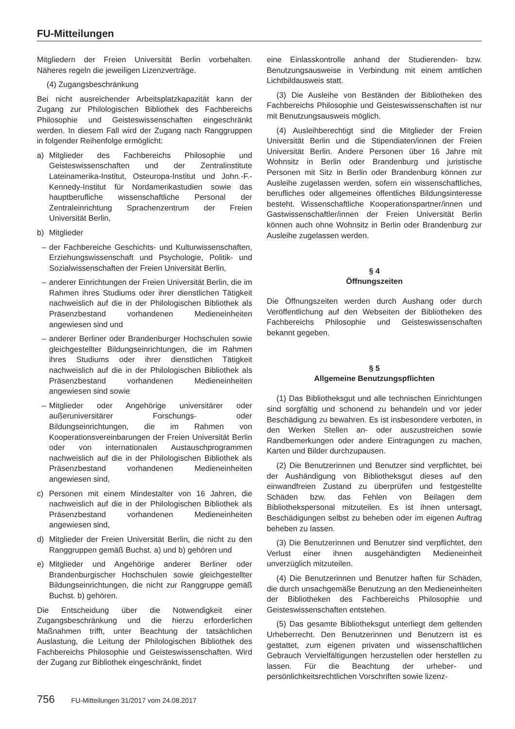FU-Mitteilungen
Mitgliedern der Freien Universität Berlin vorbehalten. Näheres regeln die jeweiligen Lizenzverträge.
(4) Zugangsbeschränkung
Bei nicht ausreichender Arbeitsplatzkapazität kann der Zugang zur Philologischen Bibliothek des Fachbereichs Philosophie und Geisteswissenschaften eingeschränkt werden. In diesem Fall wird der Zugang nach Ranggruppen in folgender Reihenfolge ermöglicht:
a) Mitglieder des Fachbereichs Philosophie und Geisteswissenschaften und der Zentralinstitute Lateinamerika-Institut, Osteuropa-Institut und John.-F.-Kennedy-Institut für Nordamerikastudien sowie das hauptberufliche wissenschaftliche Personal der Zentraleinrichtung Sprachenzentrum der Freien Universität Berlin,
b) Mitglieder
– der Fachbereiche Geschichts- und Kulturwissenschaften, Erziehungswissenschaft und Psychologie, Politik- und Sozialwissenschaften der Freien Universität Berlin,
– anderer Einrichtungen der Freien Universität Berlin, die im Rahmen ihres Studiums oder ihrer dienstlichen Tätigkeit nachweislich auf die in der Philologischen Bibliothek als Präsenzbestand vorhandenen Medieneinheiten angewiesen sind und
– anderer Berliner oder Brandenburger Hochschulen sowie gleichgestellter Bildungseinrichtungen, die im Rahmen ihres Studiums oder ihrer dienstlichen Tätigkeit nachweislich auf die in der Philologischen Bibliothek als Präsenzbestand vorhandenen Medieneinheiten angewiesen sind sowie
– Mitglieder oder Angehörige universitärer oder außeruniversitärer Forschungs- oder Bildungseinrichtungen, die im Rahmen von Kooperationsvereinbarungen der Freien Universität Berlin oder von internationalen Austauschprogrammen nachweislich auf die in der Philologischen Bibliothek als Präsenzbestand vorhandenen Medieneinheiten angewiesen sind,
c) Personen mit einem Mindestalter von 16 Jahren, die nachweislich auf die in der Philologischen Bibliothek als Präsenzbestand vorhandenen Medieneinheiten angewiesen sind,
d) Mitglieder der Freien Universität Berlin, die nicht zu den Ranggruppen gemäß Buchst. a) und b) gehören und
e) Mitglieder und Angehörige anderer Berliner oder Brandenburgischer Hochschulen sowie gleichgestellter Bildungseinrichtungen, die nicht zur Ranggruppe gemäß Buchst. b) gehören.
Die Entscheidung über die Notwendigkeit einer Zugangsbeschränkung und die hierzu erforderlichen Maßnahmen trifft, unter Beachtung der tatsächlichen Auslastung, die Leitung der Philologischen Bibliothek des Fachbereichs Philosophie und Geisteswissenschaften. Wird der Zugang zur Bibliothek eingeschränkt, findet
eine Einlasskontrolle anhand der Studierenden- bzw. Benutzungsausweise in Verbindung mit einem amtlichen Lichtbildausweis statt.
(3) Die Ausleihe von Beständen der Bibliotheken des Fachbereichs Philosophie und Geisteswissenschaften ist nur mit Benutzungsausweis möglich.
(4) Ausleihberechtigt sind die Mitglieder der Freien Universität Berlin und die Stipendiaten/innen der Freien Universität Berlin. Andere Personen über 16 Jahre mit Wohnsitz in Berlin oder Brandenburg und juristische Personen mit Sitz in Berlin oder Brandenburg können zur Ausleihe zugelassen werden, sofern ein wissenschaftliches, berufliches oder allgemeines öffentliches Bildungsinteresse besteht. Wissenschaftliche Kooperationspartner/innen und Gastwissenschaftler/innen der Freien Universität Berlin können auch ohne Wohnsitz in Berlin oder Brandenburg zur Ausleihe zugelassen werden.
§ 4
Öffnungszeiten
Die Öffnungszeiten werden durch Aushang oder durch Veröffentlichung auf den Webseiten der Bibliotheken des Fachbereichs Philosophie und Geisteswissenschaften bekannt gegeben.
§ 5
Allgemeine Benutzungspflichten
(1) Das Bibliotheksgut und alle technischen Einrichtungen sind sorgfältig und schonend zu behandeln und vor jeder Beschädigung zu bewahren. Es ist insbesondere verboten, in den Werken Stellen an- oder auszustreichen sowie Randbemerkungen oder andere Eintragungen zu machen, Karten und Bilder durchzupausen.
(2) Die Benutzerinnen und Benutzer sind verpflichtet, bei der Aushändigung von Bibliotheksgut dieses auf den einwandfreien Zustand zu überprüfen und festgestellte Schäden bzw. das Fehlen von Beilagen dem Bibliothekspersonal mitzuteilen. Es ist ihnen untersagt, Beschädigungen selbst zu beheben oder im eigenen Auftrag beheben zu lassen.
(3) Die Benutzerinnen und Benutzer sind verpflichtet, den Verlust einer ihnen ausgehändigten Medieneinheit unverzüglich mitzuteilen.
(4) Die Benutzerinnen und Benutzer haften für Schäden, die durch unsachgemäße Benutzung an den Medieneinheiten der Bibliotheken des Fachbereichs Philosophie und Geisteswissenschaften entstehen.
(5) Das gesamte Bibliotheksgut unterliegt dem geltenden Urheberrecht. Den Benutzerinnen und Benutzern ist es gestattet, zum eigenen privaten und wissenschaftlichen Gebrauch Vervielfältigungen herzustellen oder herstellen zu lassen. Für die Beachtung der urheber- und persönlichkeitsrechtlichen Vorschriften sowie lizenz-
756 FU-Mitteilungen 31/2017 vom 24.08.2017